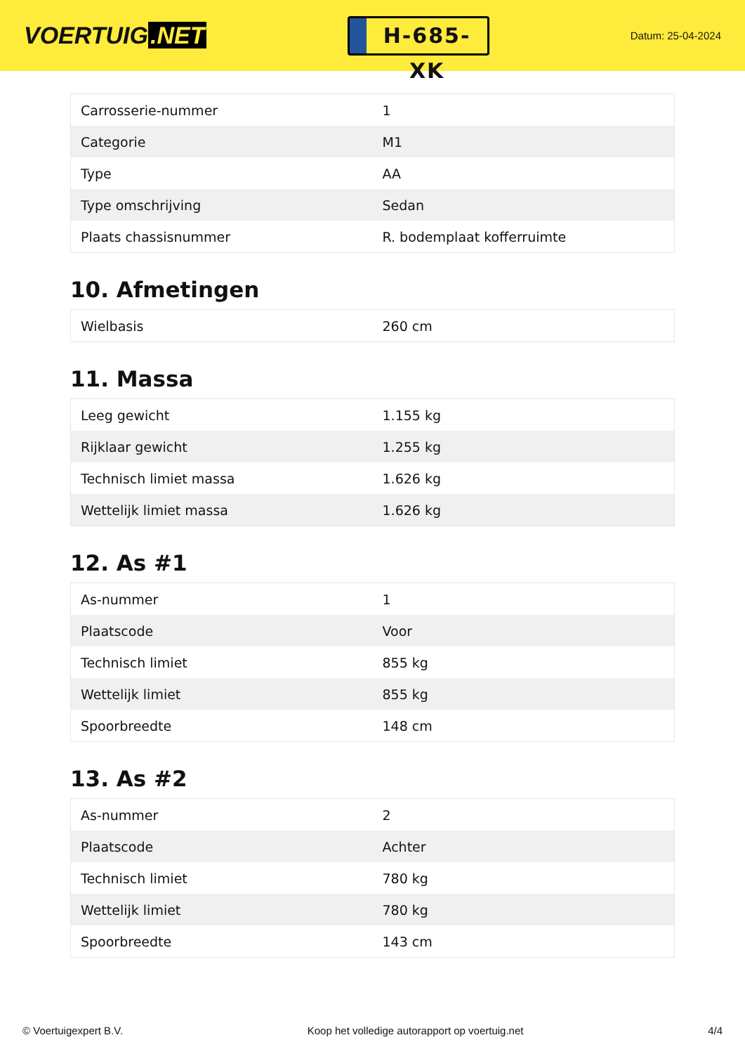VOERTUIG.NET
H-685-XK
Datum: 25-04-2024
| Carrosserie-nummer | 1 |
| Categorie | M1 |
| Type | AA |
| Type omschrijving | Sedan |
| Plaats chassisnummer | R. bodemplaat kofferruimte |
10. Afmetingen
| Wielbasis | 260 cm |
11. Massa
| Leeg gewicht | 1.155 kg |
| Rijklaar gewicht | 1.255 kg |
| Technisch limiet massa | 1.626 kg |
| Wettelijk limiet massa | 1.626 kg |
12. As #1
| As-nummer | 1 |
| Plaatscode | Voor |
| Technisch limiet | 855 kg |
| Wettelijk limiet | 855 kg |
| Spoorbreedte | 148 cm |
13. As #2
| As-nummer | 2 |
| Plaatscode | Achter |
| Technisch limiet | 780 kg |
| Wettelijk limiet | 780 kg |
| Spoorbreedte | 143 cm |
© Voertuigexpert B.V. Koop het volledige autorapport op voertuig.net 4/4